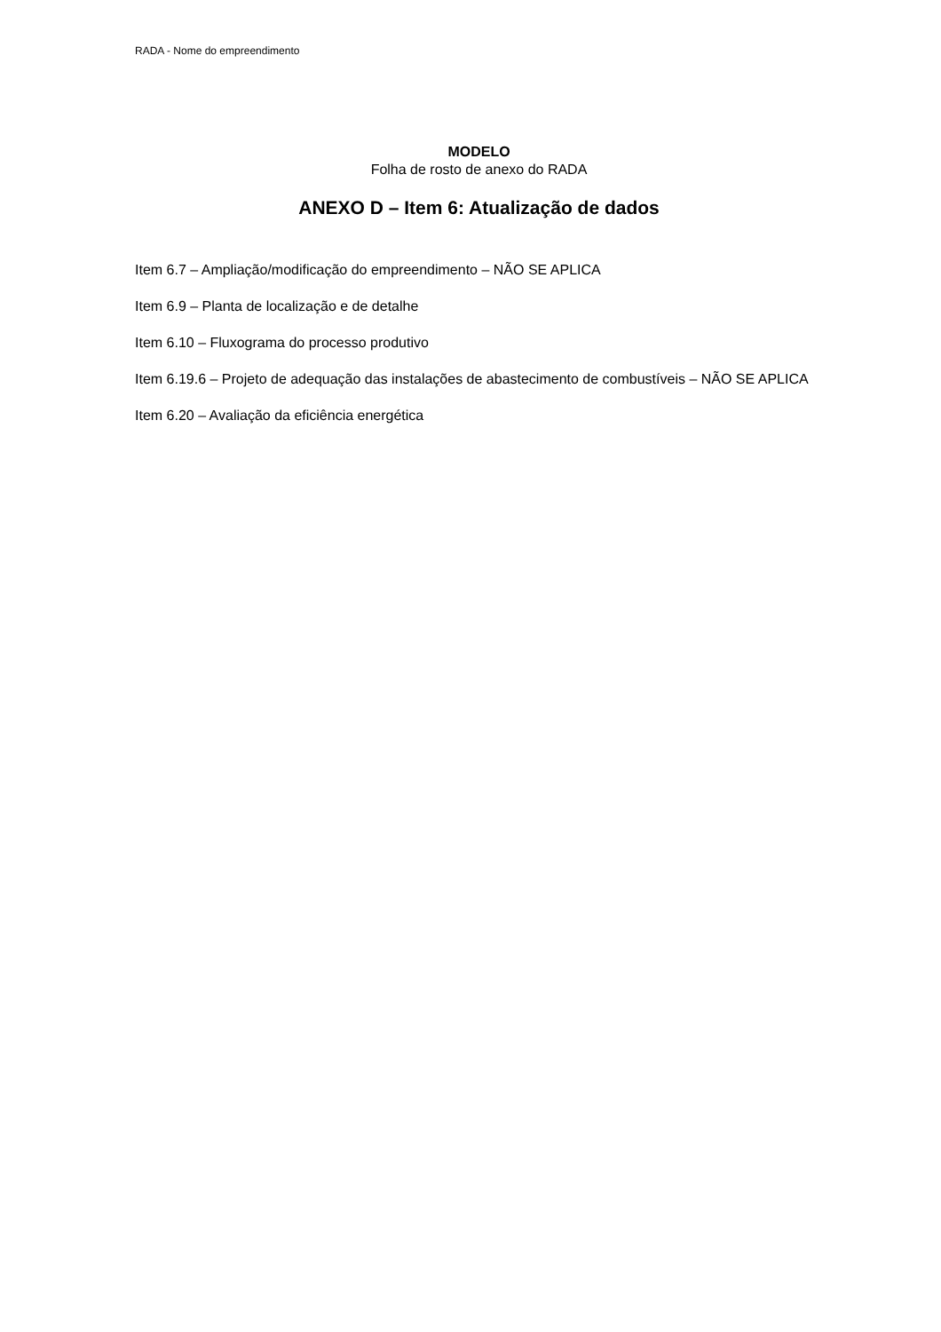RADA - Nome do empreendimento
MODELO
Folha de rosto de anexo do RADA
ANEXO D – Item 6: Atualização de dados
Item 6.7 – Ampliação/modificação do empreendimento – NÃO SE APLICA
Item 6.9 – Planta de localização e de detalhe
Item 6.10 – Fluxograma do processo produtivo
Item 6.19.6 – Projeto de adequação das instalações de abastecimento de combustíveis – NÃO SE APLICA
Item 6.20 – Avaliação da eficiência energética